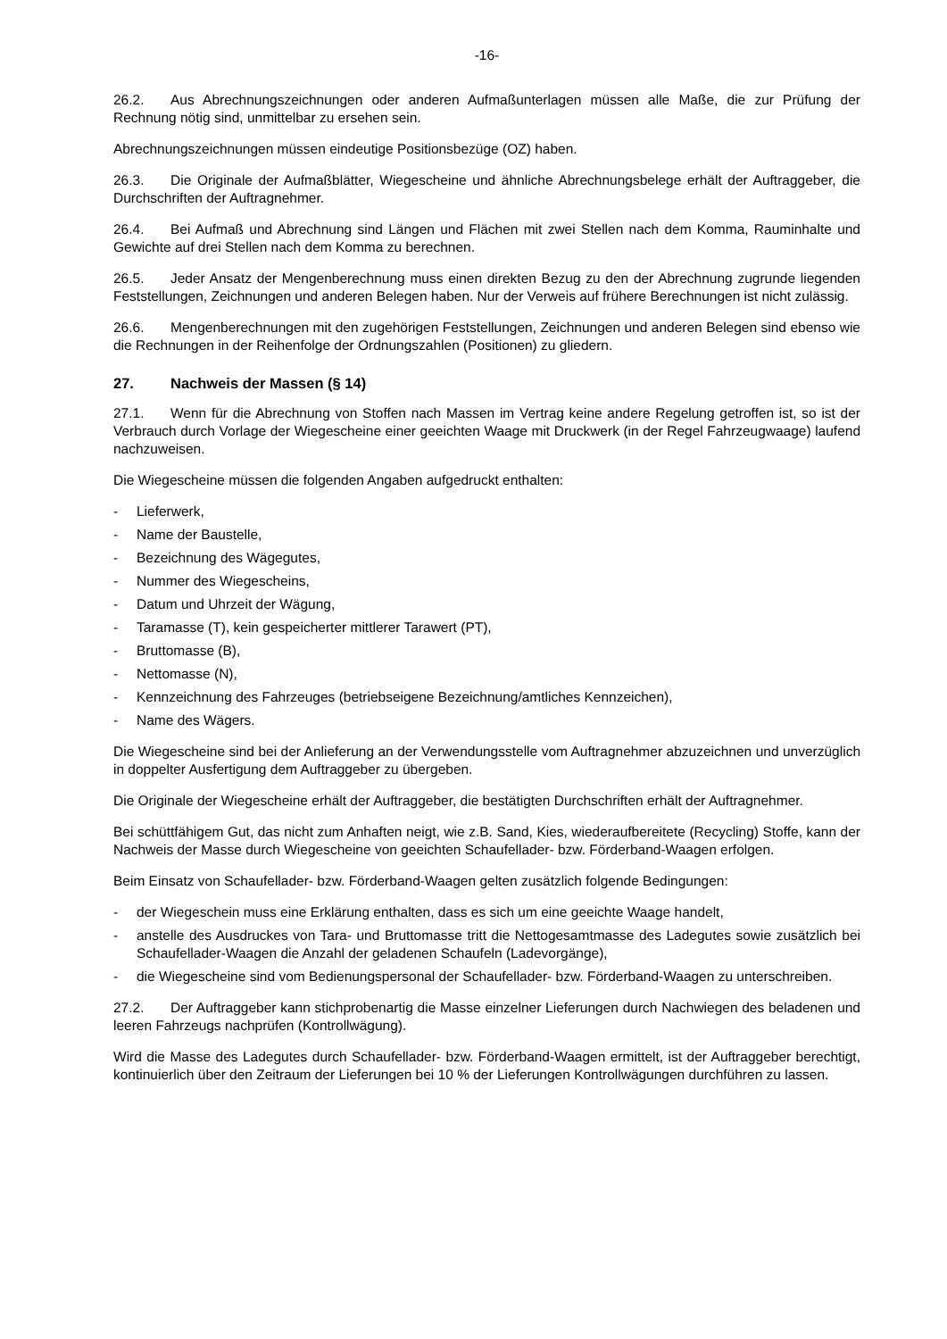-16-
26.2. Aus Abrechnungszeichnungen oder anderen Aufmaßunterlagen müssen alle Maße, die zur Prüfung der Rechnung nötig sind, unmittelbar zu ersehen sein.
Abrechnungszeichnungen müssen eindeutige Positionsbezüge (OZ) haben.
26.3. Die Originale der Aufmaßblätter, Wiegescheine und ähnliche Abrechnungsbelege erhält der Auftraggeber, die Durchschriften der Auftragnehmer.
26.4. Bei Aufmaß und Abrechnung sind Längen und Flächen mit zwei Stellen nach dem Komma, Rauminhalte und Gewichte auf drei Stellen nach dem Komma zu berechnen.
26.5. Jeder Ansatz der Mengenberechnung muss einen direkten Bezug zu den der Abrechnung zugrunde liegenden Feststellungen, Zeichnungen und anderen Belegen haben. Nur der Verweis auf frühere Berechnungen ist nicht zulässig.
26.6. Mengenberechnungen mit den zugehörigen Feststellungen, Zeichnungen und anderen Belegen sind ebenso wie die Rechnungen in der Reihenfolge der Ordnungszahlen (Positionen) zu gliedern.
27. Nachweis der Massen (§ 14)
27.1. Wenn für die Abrechnung von Stoffen nach Massen im Vertrag keine andere Regelung getroffen ist, so ist der Verbrauch durch Vorlage der Wiegescheine einer geeichten Waage mit Druckwerk (in der Regel Fahrzeugwaage) laufend nachzuweisen.
Die Wiegescheine müssen die folgenden Angaben aufgedruckt enthalten:
- Lieferwerk,
- Name der Baustelle,
- Bezeichnung des Wägegutes,
- Nummer des Wiegescheins,
- Datum und Uhrzeit der Wägung,
- Taramasse (T), kein gespeicherter mittlerer Tarawert (PT),
- Bruttomasse (B),
- Nettomasse (N),
- Kennzeichnung des Fahrzeuges (betriebseigene Bezeichnung/amtliches Kennzeichen),
- Name des Wägers.
Die Wiegescheine sind bei der Anlieferung an der Verwendungsstelle vom Auftragnehmer abzuzeichnen und unverzüglich in doppelter Ausfertigung dem Auftraggeber zu übergeben.
Die Originale der Wiegescheine erhält der Auftraggeber, die bestätigten Durchschriften erhält der Auftragnehmer.
Bei schüttfähigem Gut, das nicht zum Anhaften neigt, wie z.B. Sand, Kies, wiederaufbereitete (Recycling) Stoffe, kann der Nachweis der Masse durch Wiegescheine von geeichten Schaufellader- bzw. Förderband-Waagen erfolgen.
Beim Einsatz von Schaufellader- bzw. Förderband-Waagen gelten zusätzlich folgende Bedingungen:
- der Wiegeschein muss eine Erklärung enthalten, dass es sich um eine geeichte Waage handelt,
- anstelle des Ausdruckes von Tara- und Bruttomasse tritt die Nettogesamtmasse des Ladegutes sowie zusätzlich bei Schaufellader-Waagen die Anzahl der geladenen Schaufeln (Ladevorgänge),
- die Wiegescheine sind vom Bedienungspersonal der Schaufellader- bzw. Förderband-Waagen zu unterschreiben.
27.2. Der Auftraggeber kann stichprobenartig die Masse einzelner Lieferungen durch Nachwiegen des beladenen und leeren Fahrzeugs nachprüfen (Kontrollwägung).
Wird die Masse des Ladegutes durch Schaufellader- bzw. Förderband-Waagen ermittelt, ist der Auftraggeber berechtigt, kontinuierlich über den Zeitraum der Lieferungen bei 10 % der Lieferungen Kontrollwägungen durchführen zu lassen.